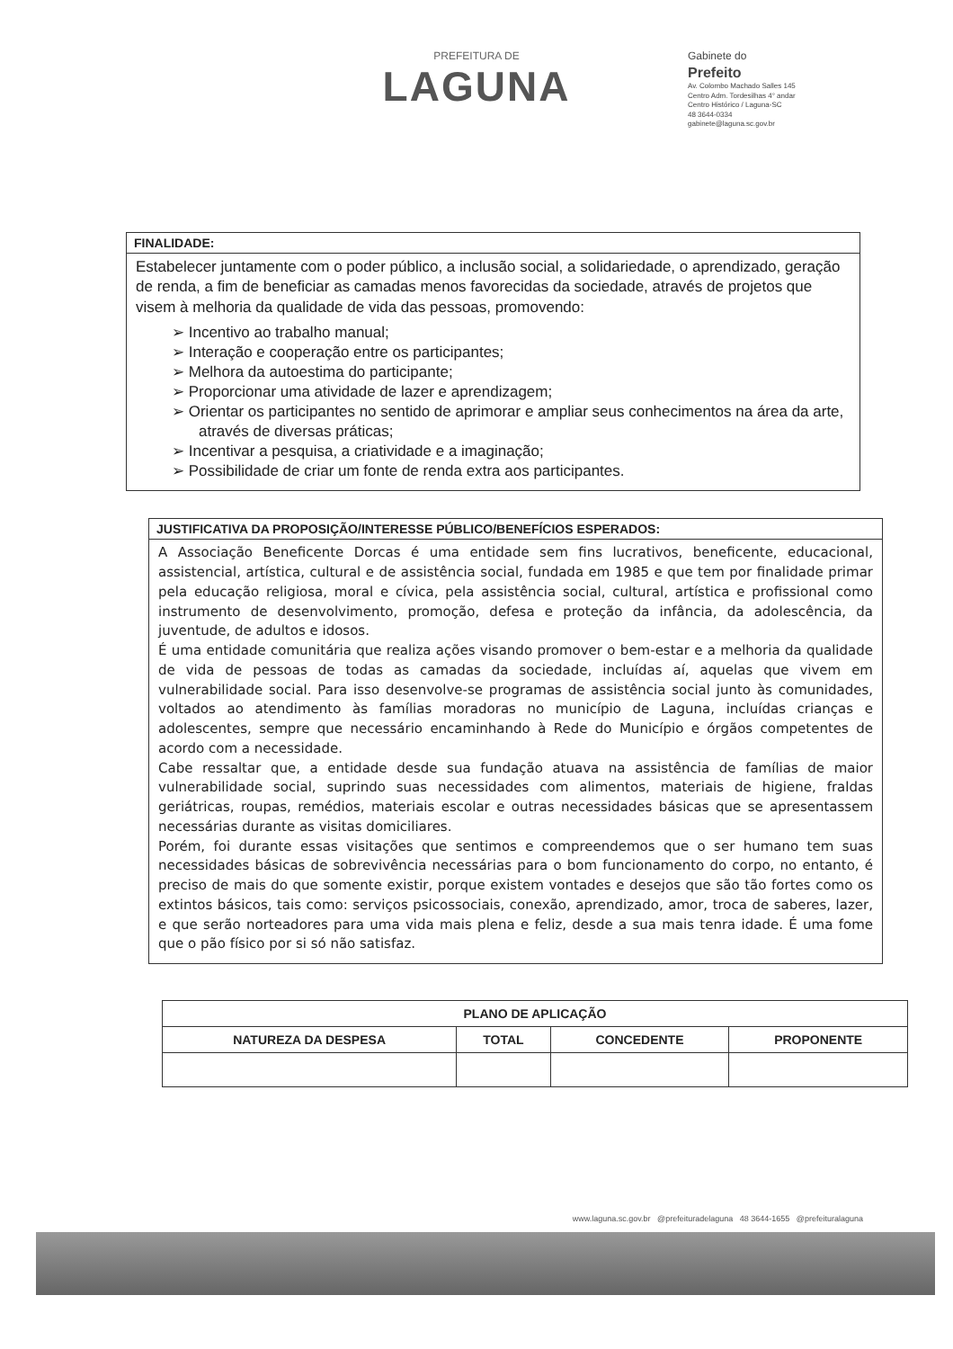PREFEITURA DE
LAGUNA
Gabinete do
Prefeito
Av. Colombo Machado Salles 145
Centro Adm. Tordesilhas 4° andar
Centro Histórico / Laguna-SC
48 3644-0334
gabinete@laguna.sc.gov.br
FINALIDADE:
Estabelecer juntamente com o poder público, a inclusão social, a solidariedade, o aprendizado, geração de renda, a fim de beneficiar as camadas menos favorecidas da sociedade, através de projetos que visem à melhoria da qualidade de vida das pessoas, promovendo:
➢ Incentivo ao trabalho manual;
➢ Interação e cooperação entre os participantes;
➢ Melhora da autoestima do participante;
➢ Proporcionar uma atividade de lazer e aprendizagem;
➢ Orientar os participantes no sentido de aprimorar e ampliar seus conhecimentos na área da arte, através de diversas práticas;
➢ Incentivar a pesquisa, a criatividade e a imaginação;
➢ Possibilidade de criar um fonte de renda extra aos participantes.
JUSTIFICATIVA DA PROPOSIÇÃO/INTERESSE PÚBLICO/BENEFÍCIOS ESPERADOS:
A Associação Beneficente Dorcas é uma entidade sem fins lucrativos, beneficente, educacional, assistencial, artística, cultural e de assistência social, fundada em 1985 e que tem por finalidade primar pela educação religiosa, moral e cívica, pela assistência social, cultural, artística e profissional como instrumento de desenvolvimento, promoção, defesa e proteção da infância, da adolescência, da juventude, de adultos e idosos.
É uma entidade comunitária que realiza ações visando promover o bem-estar e a melhoria da qualidade de vida de pessoas de todas as camadas da sociedade, incluídas aí, aquelas que vivem em vulnerabilidade social. Para isso desenvolve-se programas de assistência social junto às comunidades, voltados ao atendimento às famílias moradoras no município de Laguna, incluídas crianças e adolescentes, sempre que necessário encaminhando à Rede do Município e órgãos competentes de acordo com a necessidade.
Cabe ressaltar que, a entidade desde sua fundação atuava na assistência de famílias de maior vulnerabilidade social, suprindo suas necessidades com alimentos, materiais de higiene, fraldas geriátricas, roupas, remédios, materiais escolar e outras necessidades básicas que se apresentassem necessárias durante as visitas domiciliares.
Porém, foi durante essas visitações que sentimos e compreendemos que o ser humano tem suas necessidades básicas de sobrevivência necessárias para o bom funcionamento do corpo, no entanto, é preciso de mais do que somente existir, porque existem vontades e desejos que são tão fortes como os extintos básicos, tais como: serviços psicossociais, conexão, aprendizado, amor, troca de saberes, lazer, e que serão norteadores para uma vida mais plena e feliz, desde a sua mais tenra idade. É uma fome que o pão físico por si só não satisfaz.
| PLANO DE APLICAÇÃO | | | |
| --- | --- | --- | --- |
| NATUREZA DA DESPESA | TOTAL | CONCEDENTE | PROPONENTE |
www.laguna.sc.gov.br @prefeituradelaguna 48 3644-1655 @prefeituralaguna